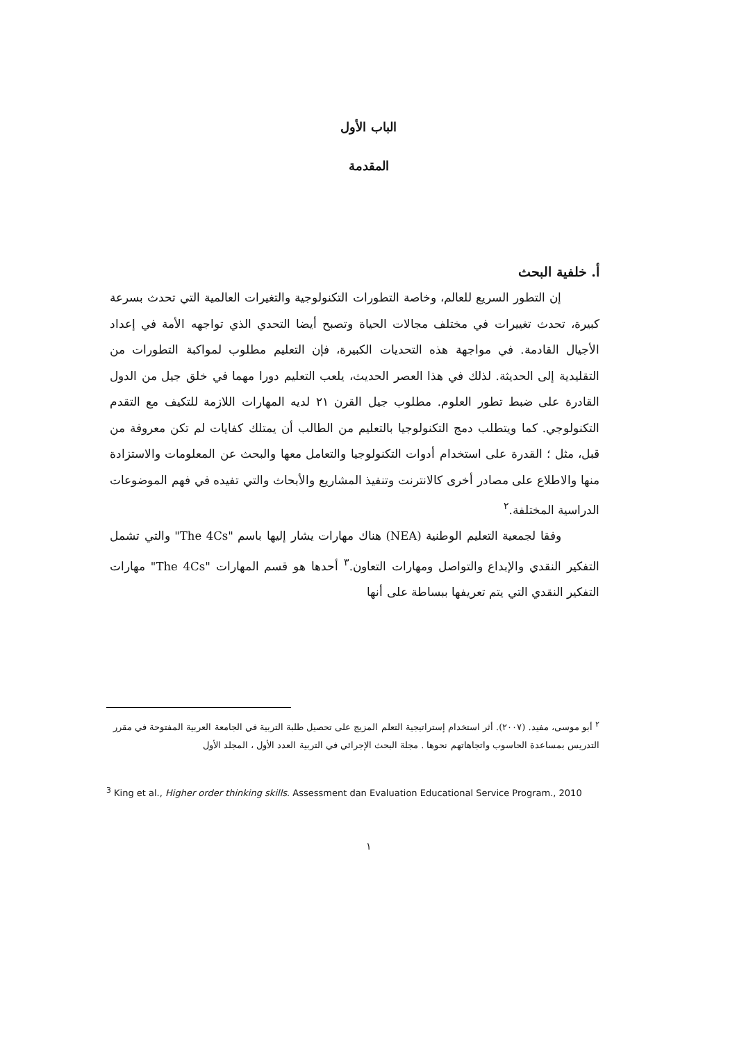الباب الأول
المقدمة
أ. خلفية البحث
إن التطور السريع للعالم، وخاصة التطورات التكنولوجية والتغيرات العالمية التي تحدث بسرعة كبيرة، تحدث تغييرات في مختلف مجالات الحياة وتصبح أيضا التحدي الذي تواجهه الأمة في إعداد الأجيال القادمة. في مواجهة هذه التحديات الكبيرة، فإن التعليم مطلوب لمواكبة التطورات من التقليدية إلى الحديثة. لذلك في هذا العصر الحديث، يلعب التعليم دورا مهما في خلق جيل من الدول القادرة على ضبط تطور العلوم. مطلوب جيل القرن ٢١ لديه المهارات اللازمة للتكيف مع التقدم التكنولوجي. كما ويتطلب دمج التكنولوجيا بالتعليم من الطالب أن يمتلك كفايات لم تكن معروفة من قبل، مثل ؛ القدرة على استخدام أدوات التكنولوجيا والتعامل معها والبحث عن المعلومات والاستزادة منها والاطلاع على مصادر أخرى كالانترنت وتنفيذ المشاريع والأبحاث والتي تفيده في فهم الموضوعات الدراسية المختلفة.<sup>٢</sup>
وفقا لجمعية التعليم الوطنية (NEA) هناك مهارات يشار إليها باسم "The 4Cs" والتي تشمل التفكير النقدي والإبداع والتواصل ومهارات التعاون.<sup>٣</sup> أحدها هو قسم المهارات "The 4Cs" مهارات التفكير النقدي التي يتم تعريفها ببساطة على أنها
<sup>٢</sup> أبو موسى، مفيد. (٢٠٠٧). أثر استخدام إستراتيجية التعلم المزيج على تحصيل طلبة التربية في الجامعة العربية المفتوحة في مقرر التدريس بمساعدة الحاسوب واتجاهاتهم نحوها . مجلة البحث الإجرائي في التربية العدد الأول ، المجلد الأول
<sup>3</sup> King et al., Higher order thinking skills. Assessment dan Evaluation Educational Service Program., 2010
١